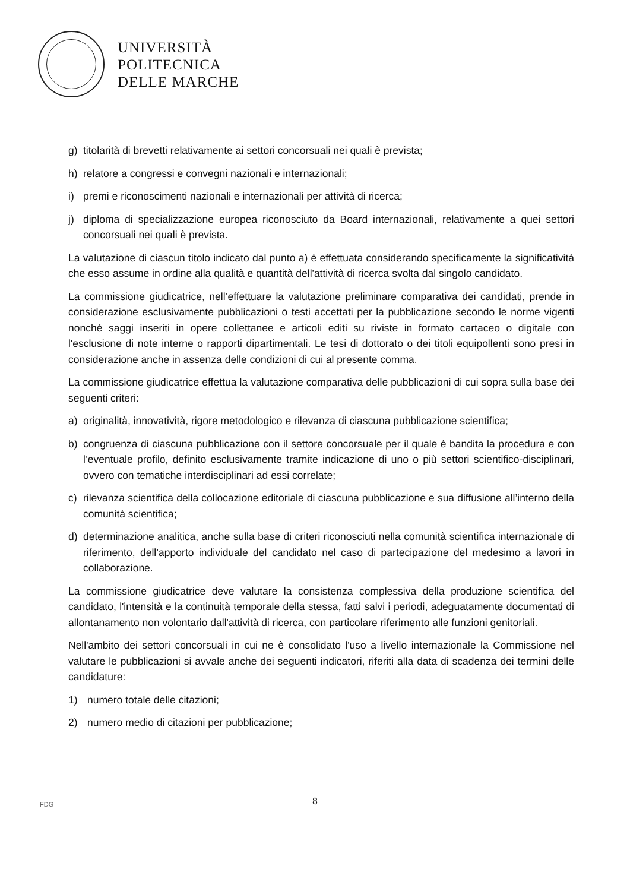UNIVERSITÀ
POLITECNICA
DELLE MARCHE
g) titolarità di brevetti relativamente ai settori concorsuali nei quali è prevista;
h) relatore a congressi e convegni nazionali e internazionali;
i) premi e riconoscimenti nazionali e internazionali per attività di ricerca;
j) diploma di specializzazione europea riconosciuto da Board internazionali, relativamente a quei settori concorsuali nei quali è prevista.
La valutazione di ciascun titolo indicato dal punto a) è effettuata considerando specificamente la significatività che esso assume in ordine alla qualità e quantità dell'attività di ricerca svolta dal singolo candidato.
La commissione giudicatrice, nell’effettuare la valutazione preliminare comparativa dei candidati, prende in considerazione esclusivamente pubblicazioni o testi accettati per la pubblicazione secondo le norme vigenti nonché saggi inseriti in opere collettanee e articoli editi su riviste in formato cartaceo o digitale con l'esclusione di note interne o rapporti dipartimentali. Le tesi di dottorato o dei titoli equipollenti sono presi in considerazione anche in assenza delle condizioni di cui al presente comma.
La commissione giudicatrice effettua la valutazione comparativa delle pubblicazioni di cui sopra sulla base dei seguenti criteri:
a) originalità, innovatività, rigore metodologico e rilevanza di ciascuna pubblicazione scientifica;
b) congruenza di ciascuna pubblicazione con il settore concorsuale per il quale è bandita la procedura e con l’eventuale profilo, definito esclusivamente tramite indicazione di uno o più settori scientifico-disciplinari, ovvero con tematiche interdisciplinari ad essi correlate;
c) rilevanza scientifica della collocazione editoriale di ciascuna pubblicazione e sua diffusione all’interno della comunità scientifica;
d) determinazione analitica, anche sulla base di criteri riconosciuti nella comunità scientifica internazionale di riferimento, dell’apporto individuale del candidato nel caso di partecipazione del medesimo a lavori in collaborazione.
La commissione giudicatrice deve valutare la consistenza complessiva della produzione scientifica del candidato, l'intensità e la continuità temporale della stessa, fatti salvi i periodi, adeguatamente documentati di allontanamento non volontario dall'attività di ricerca, con particolare riferimento alle funzioni genitoriali.
Nell'ambito dei settori concorsuali in cui ne è consolidato l'uso a livello internazionale la Commissione nel valutare le pubblicazioni si avvale anche dei seguenti indicatori, riferiti alla data di scadenza dei termini delle candidature:
1) numero totale delle citazioni;
2) numero medio di citazioni per pubblicazione;
FDG
8